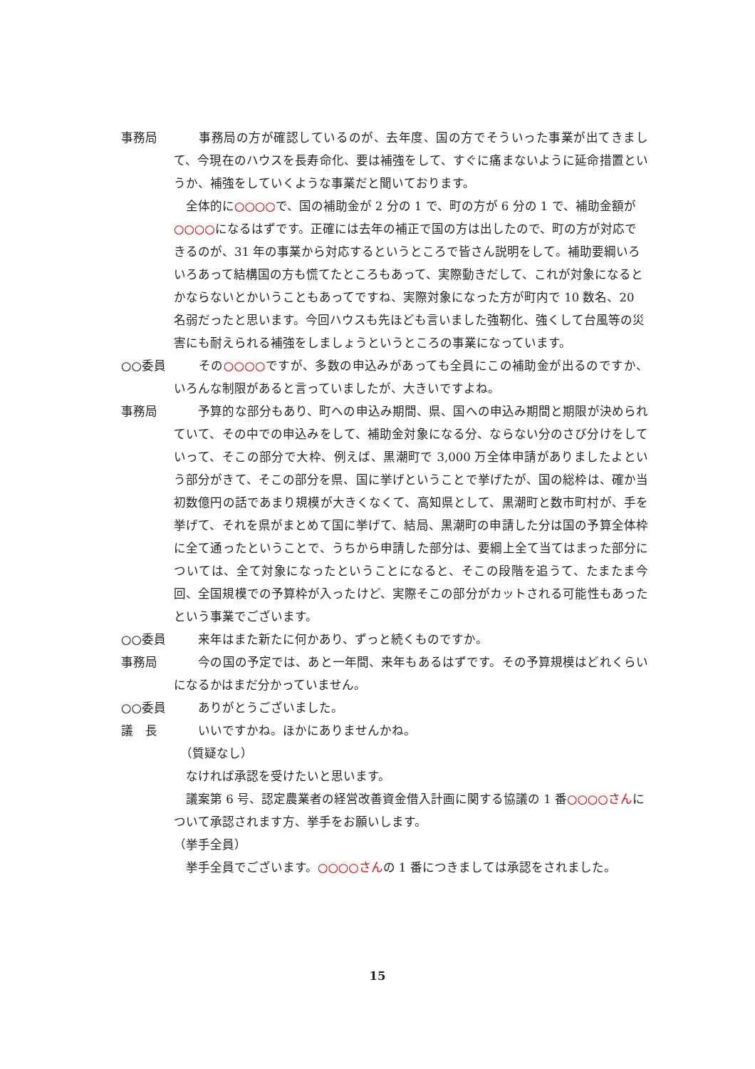事務局 　　事務局の方が確認しているのが、去年度、国の方でそういった事業が出てきまして、今現在のハウスを長寿命化、要は補強をして、すぐに痛まないように延命措置というか、補強をしていくような事業だと聞いております。
　全体的に○○○○で、国の補助金が 2 分の 1 で、町の方が 6 分の 1 で、補助金額が○○○○になるはずです。正確には去年の補正で国の方は出したので、町の方が対応できるのが、31 年の事業から対応するというところで皆さん説明をして。補助要綱いろいろあって結構国の方も慌てたところもあって、実際動きだして、これが対象になるとかならないとかいうこともあってですね、実際対象になった方が町内で 10 数名、20 名弱だったと思います。今回ハウスも先ほども言いました強靭化、強くして台風等の災害にも耐えられる補強をしましょうというところの事業になっています。
○○委員 　　その○○○○ですが、多数の申込みがあっても全員にこの補助金が出るのですか、いろんな制限があると言っていましたが、大きいですよね。
事務局 　　予算的な部分もあり、町への申込み期間、県、国への申込み期間と期限が決められていて、その中での申込みをして、補助金対象になる分、ならない分のさび分けをしていって、そこの部分で大枠、例えば、黒潮町で 3,000 万全体申請がありましたよという部分がきて、そこの部分を県、国に挙げということで挙げたが、国の総枠は、確か当初数億円の話であまり規模が大きくなくて、高知県として、黒潮町と数市町村が、手を挙げて、それを県がまとめて国に挙げて、結局、黒潮町の申請した分は国の予算全体枠に全て通ったということで、うちから申請した部分は、要綱上全て当てはまった部分については、全て対象になったということになると、そこの段階を追うて、たまたま今回、全国規模での予算枠が入ったけど、実際そこの部分がカットされる可能性もあったという事業でございます。
○○委員 　　来年はまた新たに何かあり、ずっと続くものですか。
事務局 　　今の国の予定では、あと一年間、来年もあるはずです。その予算規模はどれくらいになるかはまだ分かっていません。
○○委員 　　ありがとうございました。
議　長 　　いいですかね。ほかにありませんかね。
　（質疑なし）
　なければ承認を受けたいと思います。
　議案第 6 号、認定農業者の経営改善資金借入計画に関する協議の 1 番○○○○さんについて承認されます方、挙手をお願いします。
（挙手全員）
　挙手全員でございます。○○○○さんの 1 番につきましては承認をされました。
15